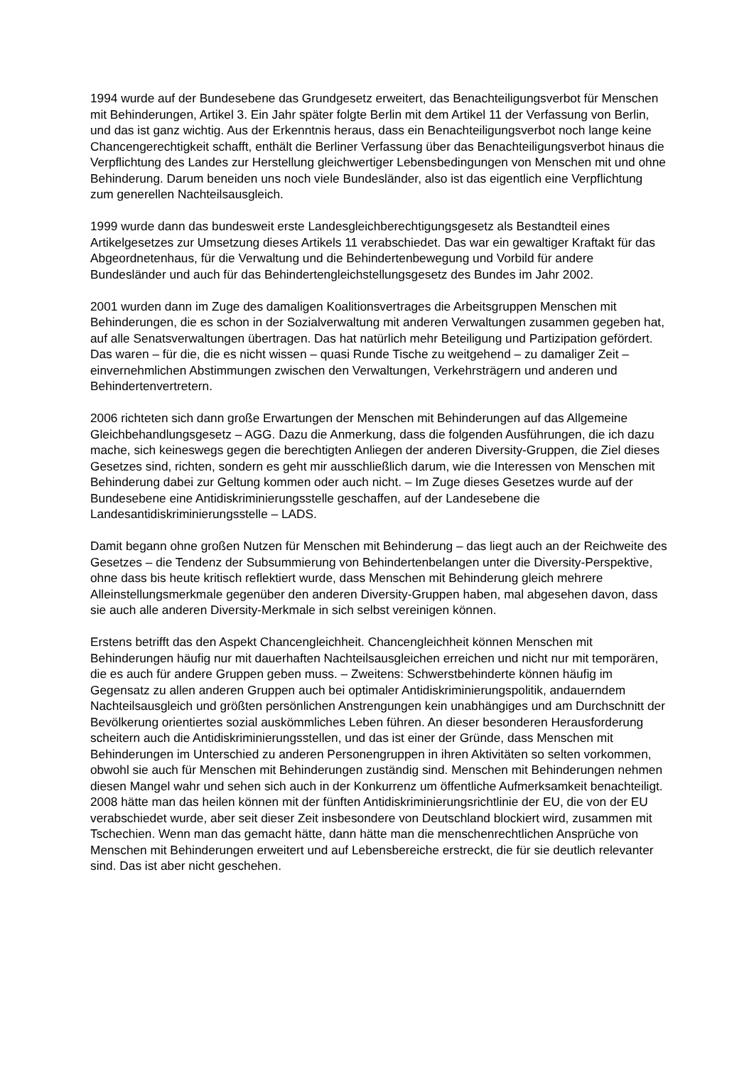1994 wurde auf der Bundesebene das Grundgesetz erweitert, das Benachteiligungsverbot für Menschen mit Behinderungen, Artikel 3. Ein Jahr später folgte Berlin mit dem Artikel 11 der Verfassung von Berlin, und das ist ganz wichtig. Aus der Erkenntnis heraus, dass ein Benachteiligungsverbot noch lange keine Chancengerechtigkeit schafft, enthält die Berliner Verfassung über das Benachteiligungsverbot hinaus die Verpflichtung des Landes zur Herstellung gleichwertiger Lebensbedingungen von Menschen mit und ohne Behinderung. Darum beneiden uns noch viele Bundesländer, also ist das eigentlich eine Verpflichtung zum generellen Nachteilsausgleich.
1999 wurde dann das bundesweit erste Landesgleichberechtigungsgesetz als Bestandteil eines Artikelgesetzes zur Umsetzung dieses Artikels 11 verabschiedet. Das war ein gewaltiger Kraftakt für das Abgeordnetenhaus, für die Verwaltung und die Behindertenbewegung und Vorbild für andere Bundesländer und auch für das Behindertengleichstellungsgesetz des Bundes im Jahr 2002.
2001 wurden dann im Zuge des damaligen Koalitionsvertrages die Arbeitsgruppen Menschen mit Behinderungen, die es schon in der Sozialverwaltung mit anderen Verwaltungen zusammen gegeben hat, auf alle Senatsverwaltungen übertragen. Das hat natürlich mehr Beteiligung und Partizipation gefördert. Das waren – für die, die es nicht wissen – quasi Runde Tische zu weitgehend – zu damaliger Zeit – einvernehmlichen Abstimmungen zwischen den Verwaltungen, Verkehrsträgern und anderen und Behindertenvertretern.
2006 richteten sich dann große Erwartungen der Menschen mit Behinderungen auf das Allgemeine Gleichbehandlungsgesetz – AGG. Dazu die Anmerkung, dass die folgenden Ausführungen, die ich dazu mache, sich keineswegs gegen die berechtigten Anliegen der anderen Diversity-Gruppen, die Ziel dieses Gesetzes sind, richten, sondern es geht mir ausschließlich darum, wie die Interessen von Menschen mit Behinderung dabei zur Geltung kommen oder auch nicht. – Im Zuge dieses Gesetzes wurde auf der Bundesebene eine Antidiskriminierungsstelle geschaffen, auf der Landesebene die Landesantidiskriminierungsstelle – LADS.
Damit begann ohne großen Nutzen für Menschen mit Behinderung – das liegt auch an der Reichweite des Gesetzes – die Tendenz der Subsummierung von Behindertenbelangen unter die Diversity-Perspektive, ohne dass bis heute kritisch reflektiert wurde, dass Menschen mit Behinderung gleich mehrere Alleinstellungsmerkmale gegenüber den anderen Diversity-Gruppen haben, mal abgesehen davon, dass sie auch alle anderen Diversity-Merkmale in sich selbst vereinigen können.
Erstens betrifft das den Aspekt Chancengleichheit. Chancengleichheit können Menschen mit Behinderungen häufig nur mit dauerhaften Nachteilsausgleichen erreichen und nicht nur mit temporären, die es auch für andere Gruppen geben muss. – Zweitens: Schwerstbehinderte können häufig im Gegensatz zu allen anderen Gruppen auch bei optimaler Antidiskriminierungspolitik, andauerndem Nachteilsausgleich und größten persönlichen Anstrengungen kein unabhängiges und am Durchschnitt der Bevölkerung orientiertes sozial auskömmliches Leben führen. An dieser besonderen Herausforderung scheitern auch die Antidiskriminierungsstellen, und das ist einer der Gründe, dass Menschen mit Behinderungen im Unterschied zu anderen Personengruppen in ihren Aktivitäten so selten vorkommen, obwohl sie auch für Menschen mit Behinderungen zuständig sind. Menschen mit Behinderungen nehmen diesen Mangel wahr und sehen sich auch in der Konkurrenz um öffentliche Aufmerksamkeit benachteiligt. 2008 hätte man das heilen können mit der fünften Antidiskriminierungsrichtlinie der EU, die von der EU verabschiedet wurde, aber seit dieser Zeit insbesondere von Deutschland blockiert wird, zusammen mit Tschechien. Wenn man das gemacht hätte, dann hätte man die menschenrechtlichen Ansprüche von Menschen mit Behinderungen erweitert und auf Lebensbereiche erstreckt, die für sie deutlich relevanter sind. Das ist aber nicht geschehen.